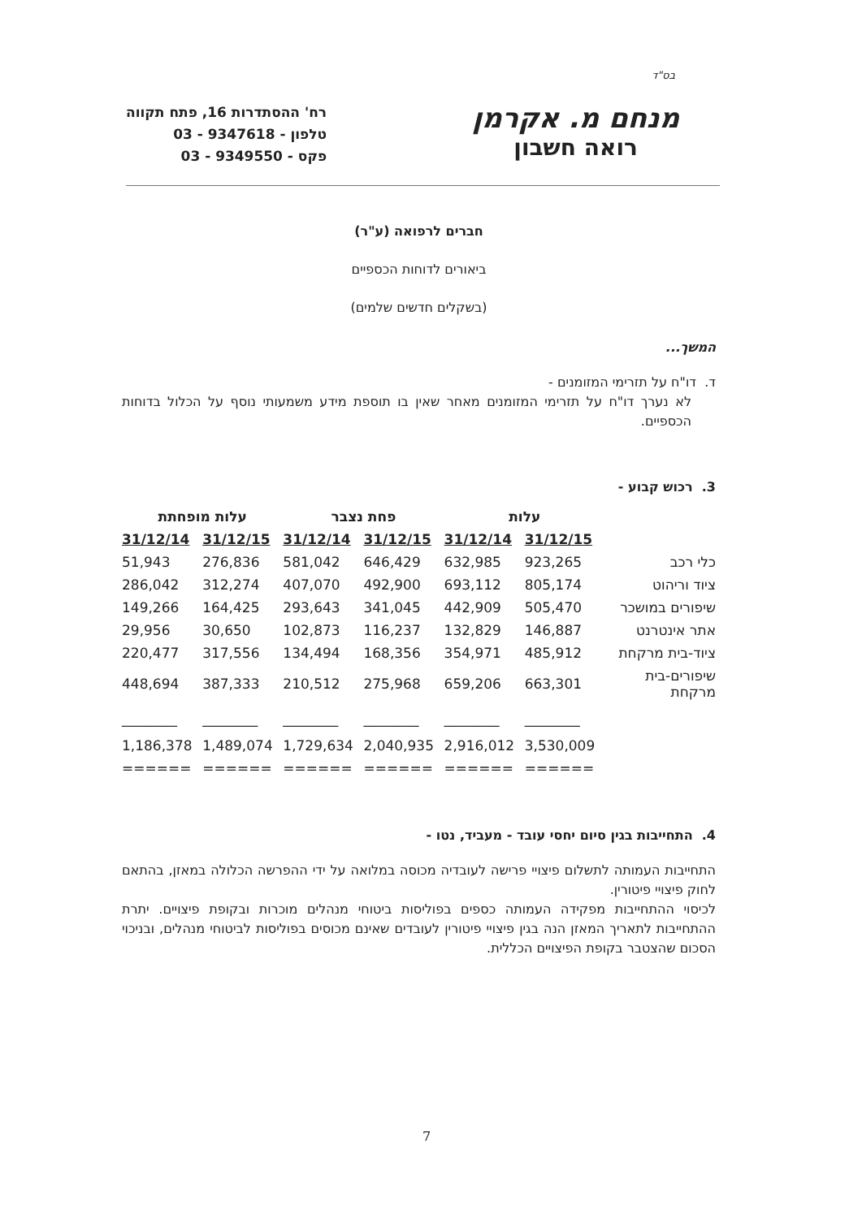בס"ד
מנחם מ. אקרמן
רואה חשבון
רח' ההסתדרות 16, פתח תקווה
טלפון - 9347618 - 03
פקס - 9349550 - 03
חברים לרפואה (ע"ר)
ביאורים לדוחות הכספיים
(בשקלים חדשים שלמים)
המשך...
ד. דו"ח על תזרימי המזומנים -
לא נערך דו"ח על תזרימי המזומנים מאחר שאין בו תוספת מידע משמעותי נוסף על הכלול בדוחות הכספיים.
3. רכוש קבוע -
| | עלות | | פחת נצבר | | עלות מופחתת | |
| | 31/12/15 | 31/12/14 | 31/12/15 | 31/12/14 | 31/12/15 | 31/12/14 |
| כלי רכב | 923,265 | 632,985 | 646,429 | 581,042 | 276,836 | 51,943 |
| ציוד וריהוט | 805,174 | 693,112 | 492,900 | 407,070 | 312,274 | 286,042 |
| שיפורים במושכר | 505,470 | 442,909 | 341,045 | 293,643 | 164,425 | 149,266 |
| אתר אינטרנט | 146,887 | 132,829 | 116,237 | 102,873 | 30,650 | 29,956 |
| ציוד-בית מרקחת | 485,912 | 354,971 | 168,356 | 134,494 | 317,556 | 220,477 |
| שיפורים-בית מרקחת | 663,301 | 659,206 | 275,968 | 210,512 | 387,333 | 448,694 |
| | ________ | ________ | ________ | ________ | ________ | ________ |
| | 3,530,009 | 2,916,012 | 2,040,935 | 1,729,634 | 1,489,074 | 1,186,378 |
| | ====== | ====== | ====== | ====== | ====== | ====== |
4. התחייבות בגין סיום יחסי עובד - מעביד, נטו -
התחייבות העמותה לתשלום פיצויי פרישה לעובדיה מכוסה במלואה על ידי ההפרשה הכלולה במאזן, בהתאם לחוק פיצויי פיטורין.
לכיסוי ההתחייבות מפקידה העמותה כספים בפוליסות ביטוחי מנהלים מוכרות ובקופת פיצויים. יתרת ההתחייבות לתאריך המאזן הנה בגין פיצויי פיטורין לעובדים שאינם מכוסים בפוליסות לביטוחי מנהלים, ובניכוי הסכום שהצטבר בקופת הפיצויים הכללית.
7